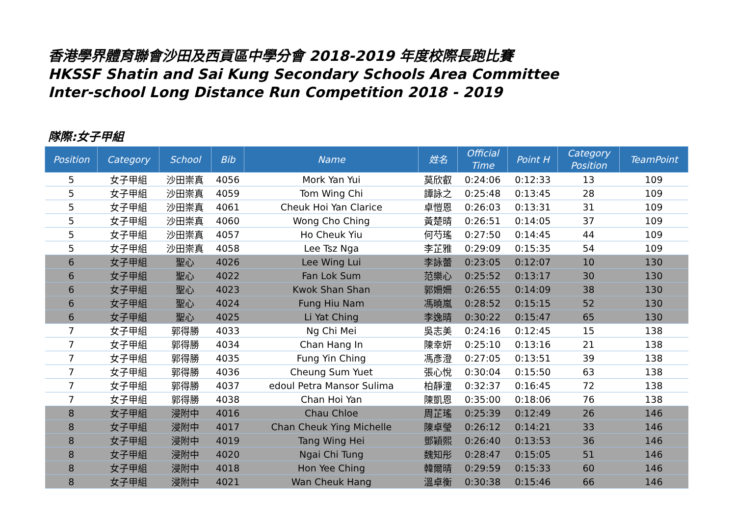香港學界體育聯會沙田及西貢區中學分會 2018-2019 年度校際長跑比賽
HKSSF Shatin and Sai Kung Secondary Schools Area Committee
Inter-school Long Distance Run Competition 2018 - 2019
隊際:女子甲組
| Position | Category | School | Bib | Name | 姓名 | Official Time | Point H | Category Position | TeamPoint |
| --- | --- | --- | --- | --- | --- | --- | --- | --- | --- |
| 5 | 女子甲組 | 沙田崇真 | 4056 | Mork Yan Yui | 莫欣叡 | 0:24:06 | 0:12:33 | 13 | 109 |
| 5 | 女子甲組 | 沙田崇真 | 4059 | Tom Wing Chi | 譚詠之 | 0:25:48 | 0:13:45 | 28 | 109 |
| 5 | 女子甲組 | 沙田崇真 | 4061 | Cheuk Hoi Yan Clarice | 卓愷恩 | 0:26:03 | 0:13:31 | 31 | 109 |
| 5 | 女子甲組 | 沙田崇真 | 4060 | Wong Cho Ching | 黃楚晴 | 0:26:51 | 0:14:05 | 37 | 109 |
| 5 | 女子甲組 | 沙田崇真 | 4057 | Ho Cheuk Yiu | 何芍瑤 | 0:27:50 | 0:14:45 | 44 | 109 |
| 5 | 女子甲組 | 沙田崇真 | 4058 | Lee Tsz Nga | 李芷雅 | 0:29:09 | 0:15:35 | 54 | 109 |
| 6 | 女子甲組 | 聖心 | 4026 | Lee Wing Lui | 李詠蕾 | 0:23:05 | 0:12:07 | 10 | 130 |
| 6 | 女子甲組 | 聖心 | 4022 | Fan Lok Sum | 范樂心 | 0:25:52 | 0:13:17 | 30 | 130 |
| 6 | 女子甲組 | 聖心 | 4023 | Kwok Shan Shan | 郭姍姍 | 0:26:55 | 0:14:09 | 38 | 130 |
| 6 | 女子甲組 | 聖心 | 4024 | Fung Hiu Nam | 馮曉嵐 | 0:28:52 | 0:15:15 | 52 | 130 |
| 6 | 女子甲組 | 聖心 | 4025 | Li Yat Ching | 李逸晴 | 0:30:22 | 0:15:47 | 65 | 130 |
| 7 | 女子甲組 | 郭得勝 | 4033 | Ng Chi Mei | 吳志美 | 0:24:16 | 0:12:45 | 15 | 138 |
| 7 | 女子甲組 | 郭得勝 | 4034 | Chan Hang In | 陳幸妍 | 0:25:10 | 0:13:16 | 21 | 138 |
| 7 | 女子甲組 | 郭得勝 | 4035 | Fung Yin Ching | 馮彥澄 | 0:27:05 | 0:13:51 | 39 | 138 |
| 7 | 女子甲組 | 郭得勝 | 4036 | Cheung Sum Yuet | 張心悅 | 0:30:04 | 0:15:50 | 63 | 138 |
| 7 | 女子甲組 | 郭得勝 | 4037 | edoul Petra Mansor Sulima | 柏靜潼 | 0:32:37 | 0:16:45 | 72 | 138 |
| 7 | 女子甲組 | 郭得勝 | 4038 | Chan Hoi Yan | 陳凱恩 | 0:35:00 | 0:18:06 | 76 | 138 |
| 8 | 女子甲組 | 浸附中 | 4016 | Chau Chloe | 周芷瑤 | 0:25:39 | 0:12:49 | 26 | 146 |
| 8 | 女子甲組 | 浸附中 | 4017 | Chan Cheuk Ying Michelle | 陳卓瑩 | 0:26:12 | 0:14:21 | 33 | 146 |
| 8 | 女子甲組 | 浸附中 | 4019 | Tang Wing Hei | 鄧穎熙 | 0:26:40 | 0:13:53 | 36 | 146 |
| 8 | 女子甲組 | 浸附中 | 4020 | Ngai Chi Tung | 魏知彤 | 0:28:47 | 0:15:05 | 51 | 146 |
| 8 | 女子甲組 | 浸附中 | 4018 | Hon Yee Ching | 韓爾晴 | 0:29:59 | 0:15:33 | 60 | 146 |
| 8 | 女子甲組 | 浸附中 | 4021 | Wan Cheuk Hang | 溫卓衡 | 0:30:38 | 0:15:46 | 66 | 146 |